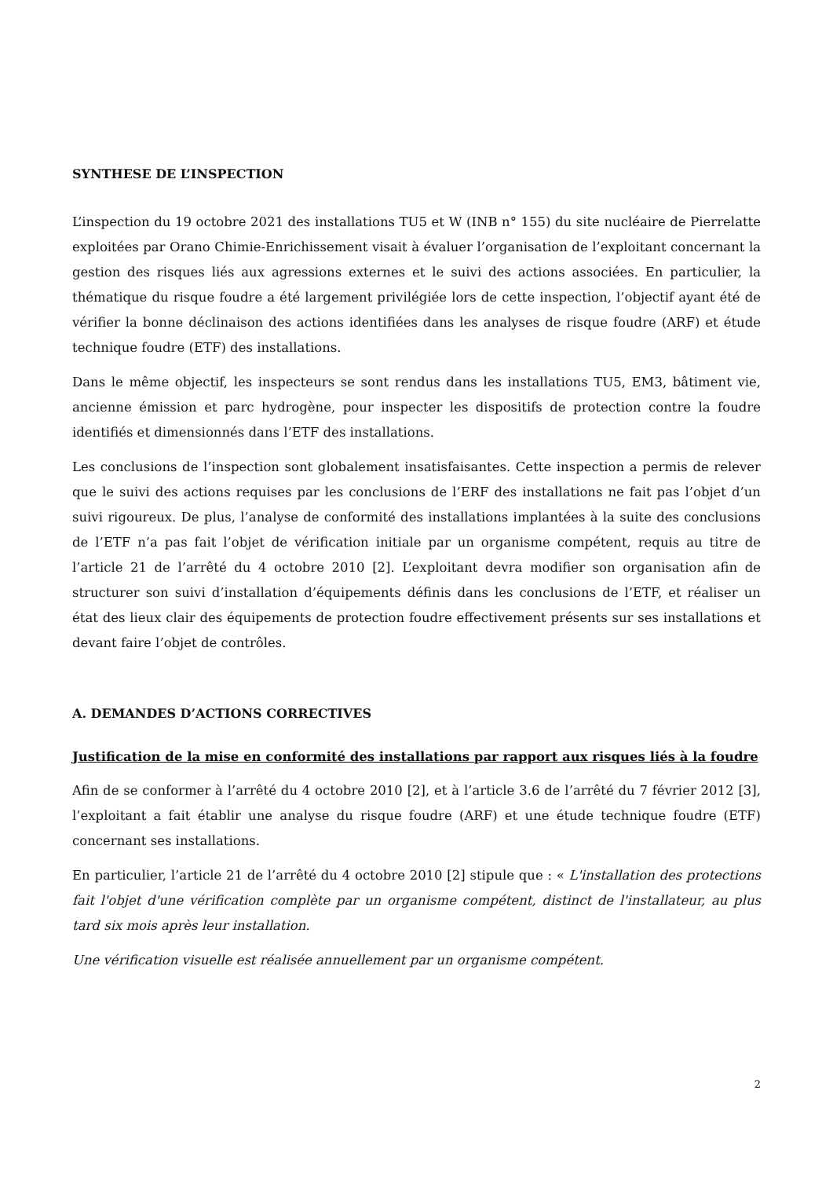SYNTHESE DE L’INSPECTION
L’inspection du 19 octobre 2021 des installations TU5 et W (INB n° 155) du site nucléaire de Pierrelatte exploitées par Orano Chimie-Enrichissement visait à évaluer l’organisation de l’exploitant concernant la gestion des risques liés aux agressions externes et le suivi des actions associées. En particulier, la thématique du risque foudre a été largement privilégiée lors de cette inspection, l’objectif ayant été de vérifier la bonne déclinaison des actions identifiées dans les analyses de risque foudre (ARF) et étude technique foudre (ETF) des installations.
Dans le même objectif, les inspecteurs se sont rendus dans les installations TU5, EM3, bâtiment vie, ancienne émission et parc hydrogène, pour inspecter les dispositifs de protection contre la foudre identifiés et dimensionnés dans l’ETF des installations.
Les conclusions de l’inspection sont globalement insatisfaisantes. Cette inspection a permis de relever que le suivi des actions requises par les conclusions de l’ERF des installations ne fait pas l’objet d’un suivi rigoureux. De plus, l’analyse de conformité des installations implantées à la suite des conclusions de l’ETF n’a pas fait l’objet de vérification initiale par un organisme compétent, requis au titre de l’article 21 de l’arrêté du 4 octobre 2010 [2]. L’exploitant devra modifier son organisation afin de structurer son suivi d’installation d’équipements définis dans les conclusions de l’ETF, et réaliser un état des lieux clair des équipements de protection foudre effectivement présents sur ses installations et devant faire l’objet de contrôles.
A. DEMANDES D’ACTIONS CORRECTIVES
Justification de la mise en conformité des installations par rapport aux risques liés à la foudre
Afin de se conformer à l’arrêté du 4 octobre 2010 [2], et à l’article 3.6 de l’arrêté du 7 février 2012 [3], l’exploitant a fait établir une analyse du risque foudre (ARF) et une étude technique foudre (ETF) concernant ses installations.
En particulier, l’article 21 de l’arrêté du 4 octobre 2010 [2] stipule que : « L'installation des protections fait l'objet d'une vérification complète par un organisme compétent, distinct de l'installateur, au plus tard six mois après leur installation.
Une vérification visuelle est réalisée annuellement par un organisme compétent.
2